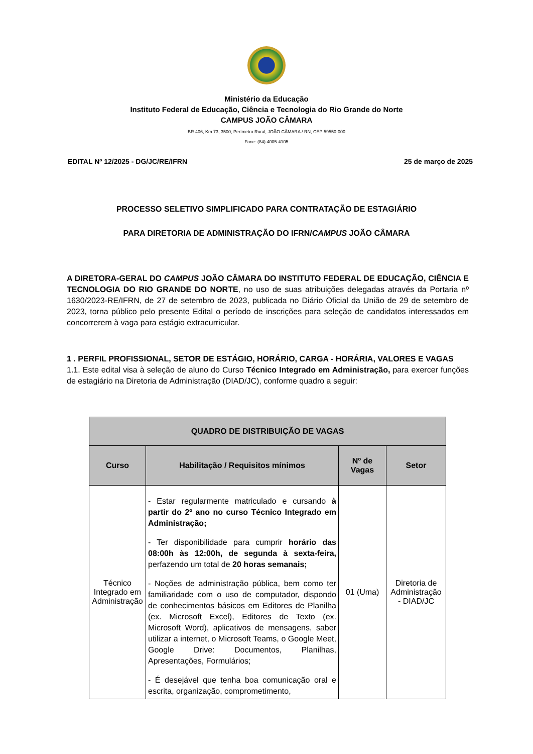Ministério da Educação
Instituto Federal de Educação, Ciência e Tecnologia do Rio Grande do Norte
CAMPUS JOÃO CÂMARA
BR 406, Km 73, 3500, Perímetro Rural, JOÃO CÂMARA / RN, CEP 59550-000
Fone: (84) 4005-4105
EDITAL Nº 12/2025 - DG/JC/RE/IFRN 25 de março de 2025
PROCESSO SELETIVO SIMPLIFICADO PARA CONTRATAÇÃO DE ESTAGIÁRIO
PARA DIRETORIA DE ADMINISTRAÇÃO DO IFRN/CAMPUS JOÃO CÂMARA
A DIRETORA-GERAL DO CAMPUS JOÃO CÂMARA DO INSTITUTO FEDERAL DE EDUCAÇÃO, CIÊNCIA E TECNOLOGIA DO RIO GRANDE DO NORTE, no uso de suas atribuições delegadas através da Portaria nº 1630/2023-RE/IFRN, de 27 de setembro de 2023, publicada no Diário Oficial da União de 29 de setembro de 2023, torna público pelo presente Edital o período de inscrições para seleção de candidatos interessados em concorrerem à vaga para estágio extracurricular.
1 . PERFIL PROFISSIONAL, SETOR DE ESTÁGIO, HORÁRIO, CARGA - HORÁRIA, VALORES E VAGAS
1.1. Este edital visa à seleção de aluno do Curso Técnico Integrado em Administração, para exercer funções de estagiário na Diretoria de Administração (DIAD/JC), conforme quadro a seguir:
| QUADRO DE DISTRIBUIÇÃO DE VAGAS | | | |
| --- | --- | --- | --- |
| Curso | Habilitação / Requisitos mínimos | Nº de Vagas | Setor |
| Técnico Integrado em Administração | - Estar regularmente matriculado e cursando à partir do 2º ano no curso Técnico Integrado em Administração; - Ter disponibilidade para cumprir horário das 08:00h às 12:00h, de segunda à sexta-feira, perfazendo um total de 20 horas semanais; - Noções de administração pública, bem como ter familiaridade com o uso de computador, dispondo de conhecimentos básicos em Editores de Planilha (ex. Microsoft Excel), Editores de Texto (ex. Microsoft Word), aplicativos de mensagens, saber utilizar a internet, o Microsoft Teams, o Google Meet, Google Drive: Documentos, Planilhas, Apresentações, Formulários; - É desejável que tenha boa comunicação oral e escrita, organização, comprometimento, | 01 (Uma) | Diretoria de Administração - DIAD/JC |